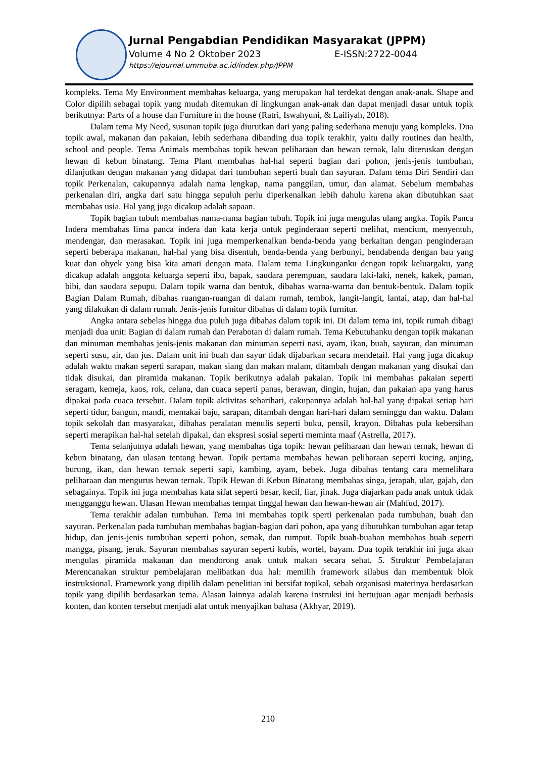Jurnal Pengabdian Pendidikan Masyarakat (JPPM)
Volume 4 No 2 Oktober 2023 E-ISSN:2722-0044
https://ejournal.ummuba.ac.id/index.php/JPPM
kompleks. Tema My Environment membahas keluarga, yang merupakan hal terdekat dengan anak-anak. Shape and Color dipilih sebagai topik yang mudah ditemukan di lingkungan anak-anak dan dapat menjadi dasar untuk topik berikutnya: Parts of a house dan Furniture in the house (Ratri, Iswahyuni, & Lailiyah, 2018).
Dalam tema My Need, susunan topik juga diurutkan dari yang paling sederhana menuju yang kompleks. Dua topik awal, makanan dan pakaian, lebih sederhana dibanding dua topik terakhir, yaitu daily routines dan health, school and people. Tema Animals membahas topik hewan peliharaan dan hewan ternak, lalu diteruskan dengan hewan di kebun binatang. Tema Plant membahas hal-hal seperti bagian dari pohon, jenis-jenis tumbuhan, dilanjutkan dengan makanan yang didapat dari tumbuhan seperti buah dan sayuran. Dalam tema Diri Sendiri dan topik Perkenalan, cakupannya adalah nama lengkap, nama panggilan, umur, dan alamat. Sebelum membahas perkenalan diri, angka dari satu hingga sepuluh perlu diperkenalkan lebih dahulu karena akan dibutuhkan saat membahas usia. Hal yang juga dicakup adalah sapaan.
Topik bagian tubuh membahas nama-nama bagian tubuh. Topik ini juga mengulas ulang angka. Topik Panca Indera membahas lima panca indera dan kata kerja untuk peginderaan seperti melihat, mencium, menyentuh, mendengar, dan merasakan. Topik ini juga memperkenalkan benda-benda yang berkaitan dengan penginderaan seperti beberapa makanan, hal-hal yang bisa disentuh, benda-benda yang berbunyi, bendabenda dengan bau yang kuat dan obyek yang bisa kita amati dengan mata. Dalam tema Lingkunganku dengan topik keluargaku, yang dicakup adalah anggota keluarga seperti ibu, bapak, saudara perempuan, saudara laki-laki, nenek, kakek, paman, bibi, dan saudara sepupu. Dalam topik warna dan bentuk, dibahas warna-warna dan bentuk-bentuk. Dalam topik Bagian Dalam Rumah, dibahas ruangan-ruangan di dalam rumah, tembok, langit-langit, lantai, atap, dan hal-hal yang dilakukan di dalam rumah. Jenis-jenis furnitur dibahas di dalam topik furnitur.
Angka antara sebelas hingga dua puluh juga dibahas dalam topik ini. Di dalam tema ini, topik rumah dibagi menjadi dua unit: Bagian di dalam rumah dan Perabotan di dalam rumah. Tema Kebutuhanku dengan topik makanan dan minuman membahas jenis-jenis makanan dan minuman seperti nasi, ayam, ikan, buah, sayuran, dan minuman seperti susu, air, dan jus. Dalam unit ini buah dan sayur tidak dijabarkan secara mendetail. Hal yang juga dicakup adalah waktu makan seperti sarapan, makan siang dan makan malam, ditambah dengan makanan yang disukai dan tidak disukai, dan piramida makanan. Topik berikutnya adalah pakaian. Topik ini membahas pakaian seperti seragam, kemeja, kaos, rok, celana, dan cuaca seperti panas, berawan, dingin, hujan, dan pakaian apa yang harus dipakai pada cuaca tersebut. Dalam topik aktivitas seharihari, cakupannya adalah hal-hal yang dipakai setiap hari seperti tidur, bangun, mandi, memakai baju, sarapan, ditambah dengan hari-hari dalam seminggu dan waktu. Dalam topik sekolah dan masyarakat, dibahas peralatan menulis seperti buku, pensil, krayon. Dibahas pula kebersihan seperti merapikan hal-hal setelah dipakai, dan ekspresi sosial seperti meminta maaf (Astrella, 2017).
Tema selanjutnya adalah hewan, yang membahas tiga topik: hewan peliharaan dan hewan ternak, hewan di kebun binatang, dan ulasan tentang hewan. Topik pertama membahas hewan peliharaan seperti kucing, anjing, burung, ikan, dan hewan ternak seperti sapi, kambing, ayam, bebek. Juga dibahas tentang cara memelihara peliharaan dan mengurus hewan ternak. Topik Hewan di Kebun Binatang membahas singa, jerapah, ular, gajah, dan sebagainya. Topik ini juga membahas kata sifat seperti besar, kecil, liar, jinak. Juga diajarkan pada anak untuk tidak mengganggu hewan. Ulasan Hewan membahas tempat tinggal hewan dan hewan-hewan air (Mahfud, 2017).
Tema terakhir adalan tumbuhan. Tema ini membahas topik sperti perkenalan pada tumbuhan, buah dan sayuran. Perkenalan pada tumbuhan membahas bagian-bagian dari pohon, apa yang dibutuhkan tumbuhan agar tetap hidup, dan jenis-jenis tumbuhan seperti pohon, semak, dan rumput. Topik buah-buahan membahas buah seperti mangga, pisang, jeruk. Sayuran membahas sayuran seperti kubis, wortel, bayam. Dua topik terakhir ini juga akan mengulas piramida makanan dan mendorong anak untuk makan secara sehat. 5. Struktur Pembelajaran Merencanakan struktur pembelajaran melibatkan dua hal: memilih framework silabus dan membentuk blok instruksional. Framework yang dipilih dalam penelitian ini bersifat topikal, sebab organisasi materinya berdasarkan topik yang dipilih berdasarkan tema. Alasan lainnya adalah karena instruksi ini bertujuan agar menjadi berbasis konten, dan konten tersebut menjadi alat untuk menyajikan bahasa (Akhyar, 2019).
210